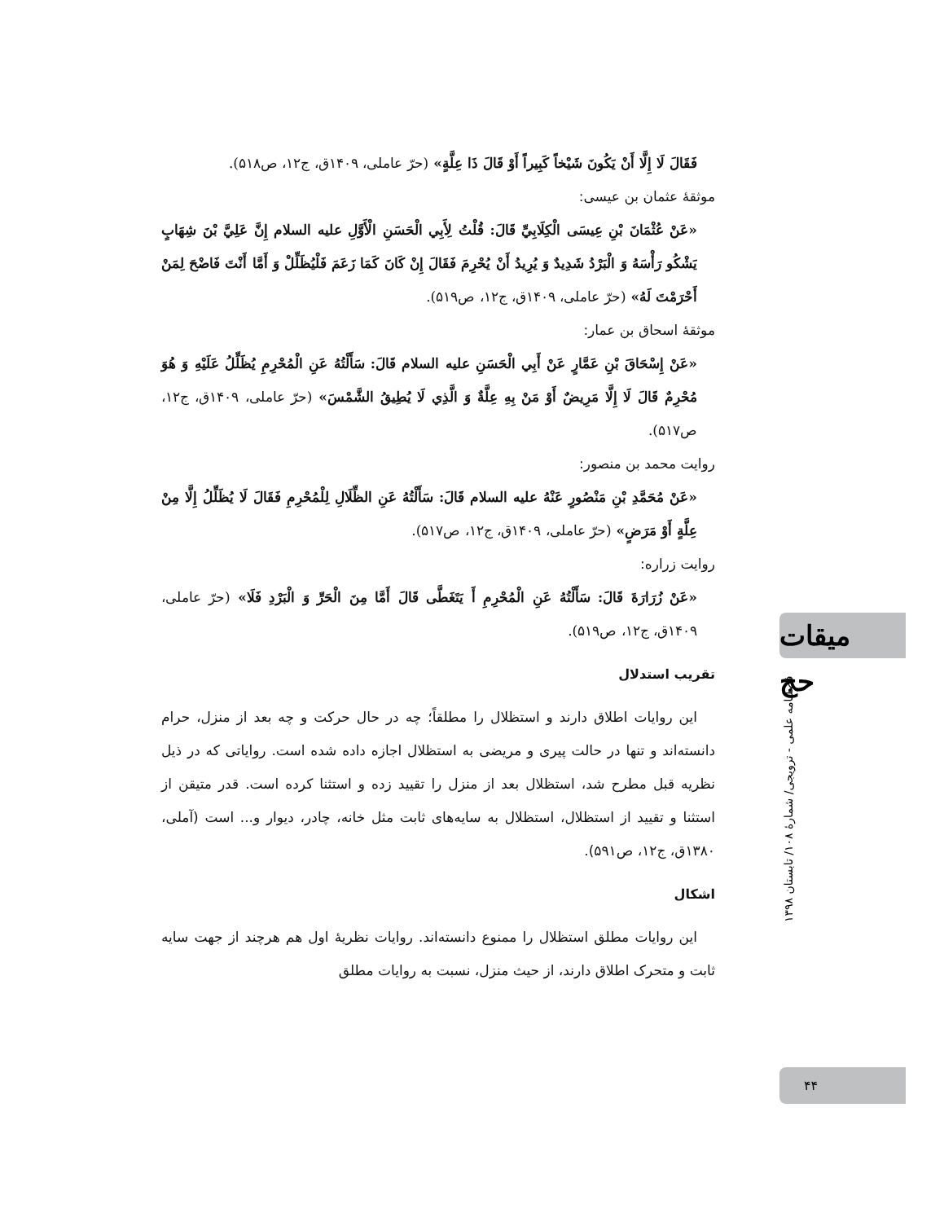فَقَالَ لَا إِلَّا أَنْ يَكُونَ شَيْخاً كَبِيراً أَوْ قَالَ ذَا عِلَّةٍ» (حرّ عاملی، ۱۴۰۹ق، ج۱۲، ص۵۱۸).
موثقهٔ عثمان بن عیسی:
«عَنْ عُثْمَانَ بْنِ عِيسَى الْكِلَابِيِّ قَالَ: قُلْتُ لِأَبِي الْحَسَنِ الْأَوَّلِ عليه السلام إِنَّ عَلِيَّ بْنَ شِهَابٍ يَشْكُو رَأْسَهُ وَ الْبَرْدُ شَدِيدٌ وَ يُرِيدُ أَنْ يُحْرِمَ فَقَالَ إِنْ كَانَ كَمَا زَعَمَ فَلْيُظَلِّلْ وَ أَمَّا أَنْتَ فَاضْحَ لِمَنْ أَحْرَمْتَ لَهُ» (حرّ عاملی، ۱۴۰۹ق، ج۱۲، ص۵۱۹).
موثقهٔ اسحاق بن عمار:
«عَنْ إِسْحَاقَ بْنِ عَمَّارٍ عَنْ أَبِي الْحَسَنِ عليه السلام قَالَ: سَأَلْتُهُ عَنِ الْمُحْرِمِ يُظَلِّلُ عَلَيْهِ وَ هُوَ مُحْرِمٌ قَالَ لَا إِلَّا مَرِيضٌ أَوْ مَنْ بِهِ عِلَّةٌ وَ الَّذِي لَا يُطِيقُ الشَّمْسَ» (حرّ عاملی، ۱۴۰۹ق، ج۱۲، ص۵۱۷).
روایت محمد بن منصور:
«عَنْ مُحَمَّدِ بْنِ مَنْصُورٍ عَنْهُ عليه السلام قَالَ: سَأَلْتُهُ عَنِ الظِّلَالِ لِلْمُحْرِمِ فَقَالَ لَا يُظَلِّلُ إِلَّا مِنْ عِلَّةٍ أَوْ مَرَضٍ» (حرّ عاملی، ۱۴۰۹ق، ج۱۲، ص۵۱۷).
روایت زراره:
«عَنْ زُرَارَةَ قَالَ: سَأَلْتُهُ عَنِ الْمُحْرِمِ أَ يَتَغَطَّى قَالَ أَمَّا مِنَ الْحَرِّ وَ الْبَرْدِ فَلَا» (حرّ عاملی، ۱۴۰۹ق، ج۱۲، ص۵۱۹).
تقریب استدلال
این روایات اطلاق دارند و استظلال را مطلقاً؛ چه در حال حرکت و چه بعد از منزل، حرام دانسته‌اند و تنها در حالت پیری و مریضی به استظلال اجازه داده شده است. روایاتی که در ذیل نظریه قبل مطرح شد، استظلال بعد از منزل را تقیید زده و استثنا کرده است. قدر متیقن از استثنا و تقیید از استظلال، استظلال به سایه‌های ثابت مثل خانه، چادر، دیوار و... است (آملی، ۱۳۸۰ق، ج۱۲، ص۵۹۱).
اشکال
این روایات مطلق استظلال را ممنوع دانسته‌اند. روایات نظریهٔ اول هم هرچند از جهت سایه ثابت و متحرک اطلاق دارند، از حیث منزل، نسبت به روایات مطلق
میقات حج
فصلنامه علمی - ترویجی/ شمارهٔ ۱۰۸/ تابستان ۱۳۹۸
۴۴